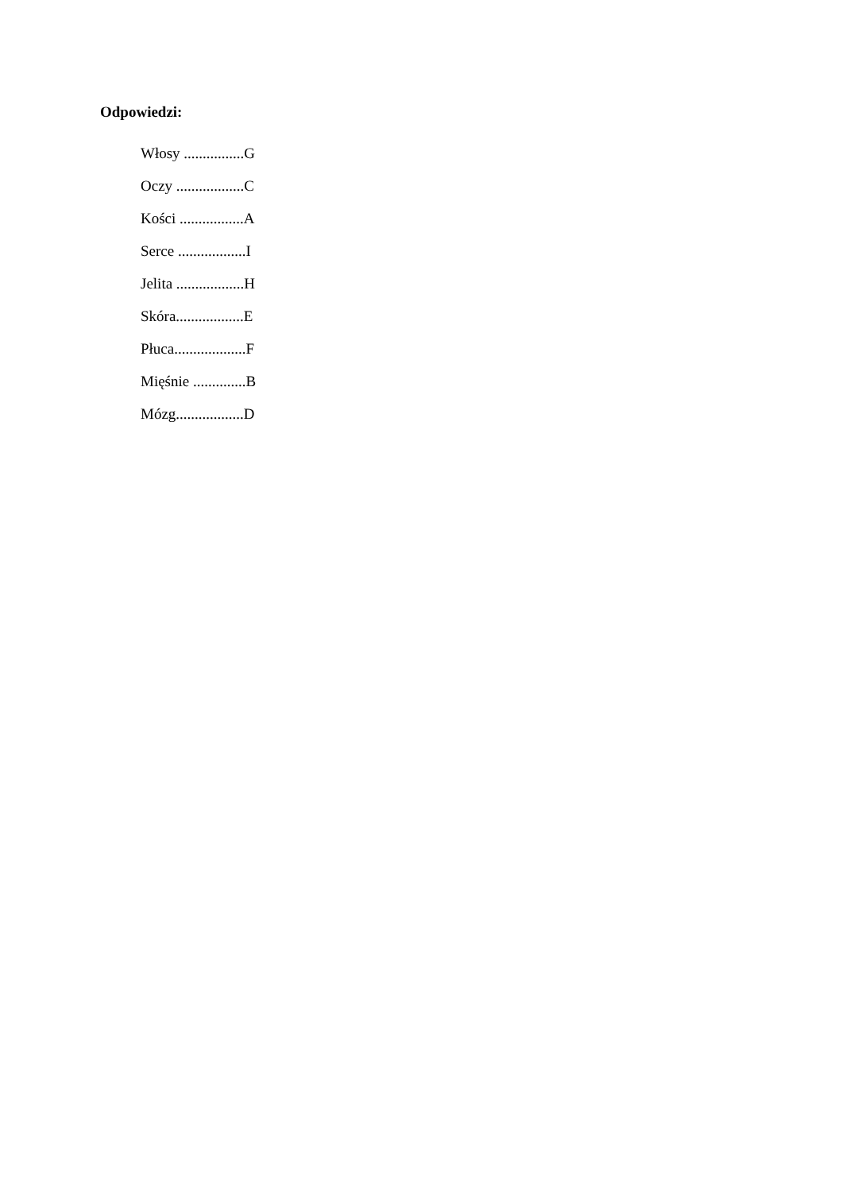Odpowiedzi:
Włosy ................G
Oczy ..................C
Kości .................A
Serce ..................I
Jelita ..................H
Skóra..................E
Płuca...................F
Mięśnie ..............B
Mózg..................D